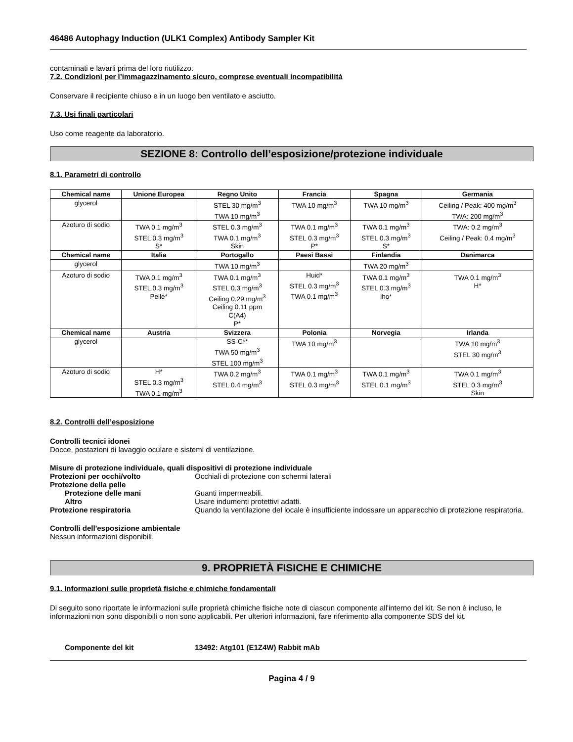46486 Autophagy Induction (ULK1 Complex) Antibody Sampler Kit
contaminati e lavarli prima del loro riutilizzo.
7.2. Condizioni per l’immagazzinamento sicuro, comprese eventuali incompatibilità
Conservare il recipiente chiuso e in un luogo ben ventilato e asciutto.
7.3. Usi finali particolari
Uso come reagente da laboratorio.
SEZIONE 8: Controllo dell’esposizione/protezione individuale
8.1. Parametri di controllo
| Chemical name | Unione Europea | Regno Unito | Francia | Spagna | Germania |
| --- | --- | --- | --- | --- | --- |
| glycerol | | STEL 30 mg/m<sup>3</sup> TWA 10 mg/m<sup>3</sup> | TWA 10 mg/m<sup>3</sup> | TWA 10 mg/m<sup>3</sup> | Ceiling / Peak: 400 mg/m<sup>3</sup> TWA: 200 mg/m<sup>3</sup> |
| Azoturo di sodio | TWA 0.1 mg/m<sup>3</sup> STEL 0.3 mg/m<sup>3</sup> S* | STEL 0.3 mg/m<sup>3</sup> TWA 0.1 mg/m<sup>3</sup> Skin | TWA 0.1 mg/m<sup>3</sup> STEL 0.3 mg/m<sup>3</sup> P* | TWA 0.1 mg/m<sup>3</sup> STEL 0.3 mg/m<sup>3</sup> S* | TWA: 0.2 mg/m<sup>3</sup> Ceiling / Peak: 0.4 mg/m<sup>3</sup> |
| Chemical name | Italia | Portogallo | Paesi Bassi | Finlandia | Danimarca |
| glycerol | | TWA 10 mg/m<sup>3</sup> | | TWA 20 mg/m<sup>3</sup> | |
| Azoturo di sodio | TWA 0.1 mg/m<sup>3</sup> STEL 0.3 mg/m<sup>3</sup> Pelle* | TWA 0.1 mg/m<sup>3</sup> STEL 0.3 mg/m<sup>3</sup> Ceiling 0.29 mg/m<sup>3</sup> Ceiling 0.11 ppm C(A4) P* | Huid* STEL 0.3 mg/m<sup>3</sup> TWA 0.1 mg/m<sup>3</sup> | TWA 0.1 mg/m<sup>3</sup> STEL 0.3 mg/m<sup>3</sup> iho* | TWA 0.1 mg/m<sup>3</sup> H* |
| Chemical name | Austria | Svizzera | Polonia | Norvegia | Irlanda |
| glycerol | | SS-C** TWA 50 mg/m<sup>3</sup> STEL 100 mg/m<sup>3</sup> | TWA 10 mg/m<sup>3</sup> | | TWA 10 mg/m<sup>3</sup> STEL 30 mg/m<sup>3</sup> |
| Azoturo di sodio | H* STEL 0.3 mg/m<sup>3</sup> TWA 0.1 mg/m<sup>3</sup> | TWA 0.2 mg/m<sup>3</sup> STEL 0.4 mg/m<sup>3</sup> | TWA 0.1 mg/m<sup>3</sup> STEL 0.3 mg/m<sup>3</sup> | TWA 0.1 mg/m<sup>3</sup> STEL 0.1 mg/m<sup>3</sup> | TWA 0.1 mg/m<sup>3</sup> STEL 0.3 mg/m<sup>3</sup> Skin |
8.2. Controlli dell’esposizione
Controlli tecnici idonei
Docce, postazioni di lavaggio oculare e sistemi di ventilazione.
Misure di protezione individuale, quali dispositivi di protezione individuale
Protezioni per occhi/volto Occhiali di protezione con schermi laterali
Protezione della pelle
Protezione delle mani Guanti impermeabili.
Altro Usare indumenti protettivi adatti.
Protezione respiratoria Quando la ventilazione del locale è insufficiente indossare un apparecchio di protezione respiratoria.
Controlli dell'esposizione ambientale
Nessun informazioni disponibili.
9. PROPRIETÀ FISICHE E CHIMICHE
9.1. Informazioni sulle proprietà fisiche e chimiche fondamentali
Di seguito sono riportate le informazioni sulle proprietà chimiche fisiche note di ciascun componente all'interno del kit. Se non è incluso, le informazioni non sono disponibili o non sono applicabili. Per ulteriori informazioni, fare riferimento alla componente SDS del kit.
Componente del kit 13492: Atg101 (E1Z4W) Rabbit mAb
Pagina 4 / 9